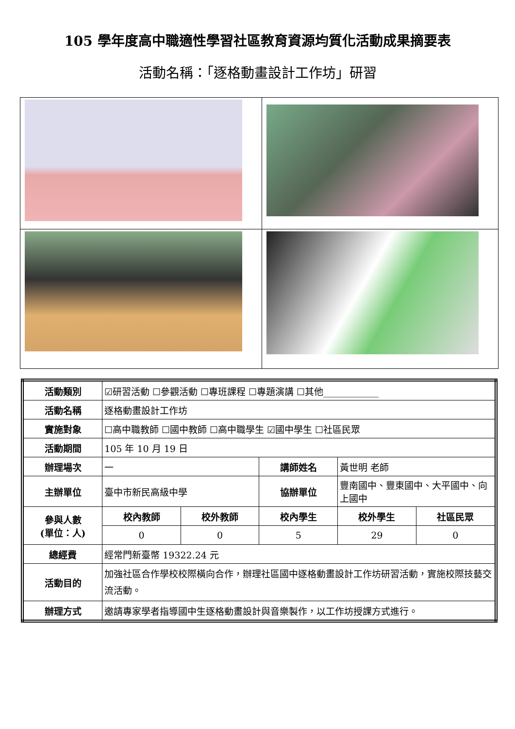105 學年度高中職適性學習社區教育資源均質化活動成果摘要表
活動名稱：「逐格動畫設計工作坊」研習
| 活動類別 | ☑研習活動 ☐參觀活動 ☐專班課程 ☐專題演講 ☐其他____________ | | | | |
| 活動名稱 | 逐格動畫設計工作坊 | | | | |
| 實施對象 | ☐高中職教師 ☐國中教師 ☐高中職學生 ☑國中學生 ☐社區民眾 | | | | |
| 活動期間 | 105 年 10 月 19 日 | | | | |
| 辦理場次 | 一 | | 講師姓名 | 黃世明 老師 | |
| 主辦單位 | 臺中市新民高級中學 | | 協辦單位 | 豐南國中、豐東國中、大平國中、向上國中 | |
| 參與人數 (單位：人) | 校內教師 | 校外教師 | 校內學生 | 校外學生 | 社區民眾 |
| | 0 | 0 | 5 | 29 | 0 |
| 總經費 | 經常門新臺幣 19322.24 元 | | | | |
| 活動目的 | 加強社區合作學校校際橫向合作，辦理社區國中逐格動畫設計工作坊研習活動，實施校際技藝交流活動。 | | | | |
| 辦理方式 | 邀請專家學者指導國中生逐格動畫設計與音樂製作，以工作坊授課方式進行。 | | | | |